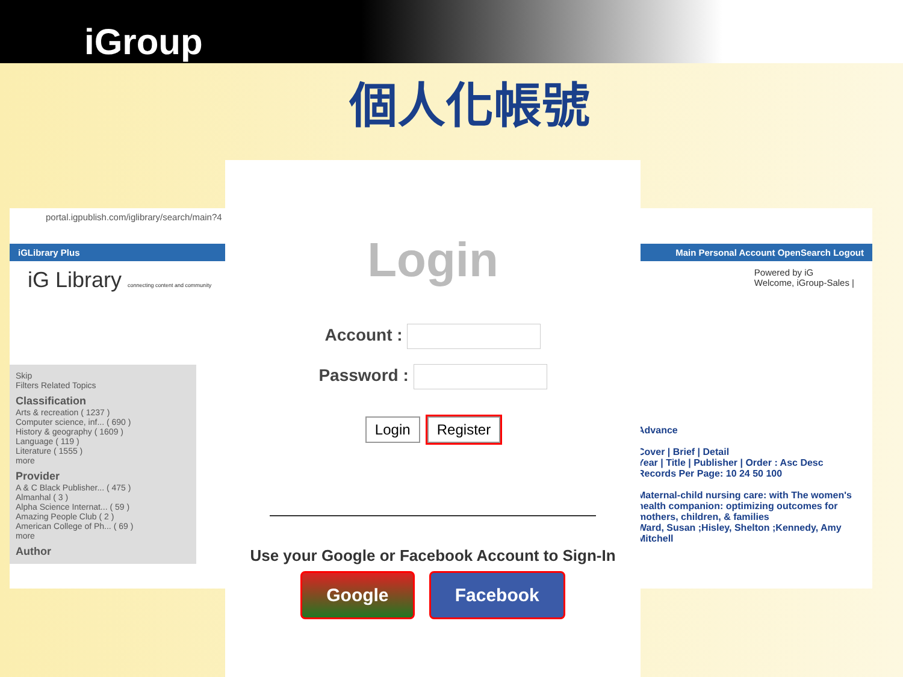iGroup
個人化帳號
portal.igpublish.com/iglibrary/search/main?4
iGLibrary Plus Main Personal Account OpenSearch Logout
iG Library connecting content and community Powered by iG
Welcome, iGroup-Sales |
Skip
Filters Related Topics
Classification
Arts & recreation ( 1237 )
Computer science, inf... ( 690 )
History & geography ( 1609 )
Language ( 119 )
Literature ( 1555 )
more
Provider
A & C Black Publisher... ( 475 )
Almanhal ( 3 )
Alpha Science Internat... ( 59 )
Amazing People Club ( 2 )
American College of Ph... ( 69 )
more
Author
Advance
Cover | Brief | Detail
Year | Title | Publisher | Order : Asc Desc
Records Per Page: 10 24 50 100
Maternal-child nursing care: with The women's health companion: optimizing outcomes for mothers, children, & families
Ward, Susan ;Hisley, Shelton ;Kennedy, Amy Mitchell
Login
Account :
Password :
Login Register
Use your Google or Facebook Account to Sign-In
Google Facebook